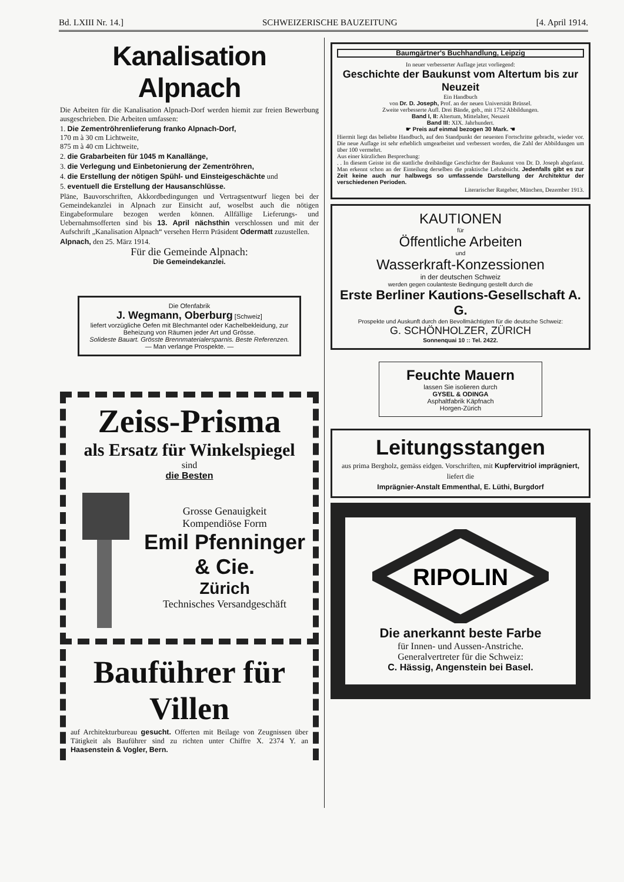Bd. LXIII Nr. 14.] SCHWEIZERISCHE BAUZEITUNG [4. April 1914.
Kanalisation Alpnach
Die Arbeiten für die Kanalisation Alpnach-Dorf werden hiemit zur freien Bewerbung ausgeschrieben. Die Arbeiten umfassen:
1. Die Zementröhrenlieferung franko Alpnach-Dorf,
170 m à 30 cm Lichtweite,
875 m à 40 cm Lichtweite,
2. die Grabarbeiten für 1045 m Kanallänge,
3. die Verlegung und Einbetonierung der Zementröhren,
4. die Erstellung der nötigen Spühl- und Einsteigeschächte und
5. eventuell die Erstellung der Hausanschlüsse.
Pläne, Bauvorschriften, Akkordbedingungen und Vertragsentwurf liegen bei der Gemeindekanzlei in Alpnach zur Einsicht auf, woselbst auch die nötigen Eingabeformulare bezogen werden können. Allfällige Lieferungs- und Uebernahmsofferten sind bis 13. April nächsthin verschlossen und mit der Aufschrift „Kanalisation Alpnach“ versehen Herrn Präsident Odermatt zuzustellen.
Alpnach, den 25. März 1914.
Für die Gemeinde Alpnach:
Die Gemeindekanzlei.
Die Ofenfabrik
J. Wegmann, Oberburg [Schweiz]
liefert vorzügliche Oefen mit Blechmantel oder Kachelbekleidung, zur Beheizung von Räumen jeder Art und Grösse.
Solideste Bauart. Grösste Brennmaterialersparnis. Beste Referenzen.
— Man verlange Prospekte. —
Zeiss-Prisma
als Ersatz für Winkelspiegel
sind
die Besten
Grosse Genauigkeit
Kompendiöse Form
Emil Pfenninger & Cie.
Zürich
Technisches Versandgeschäft
Bauführer für Villen
auf Architekturbureau gesucht. Offerten mit Beilage von Zeugnissen über Tätigkeit als Bauführer sind zu richten unter Chiffre X. 2374 Y. an Haasenstein & Vogler, Bern.
Baumgärtner's Buchhandlung, Leipzig
In neuer verbesserter Auflage jetzt vorliegend:
Geschichte der Baukunst vom Altertum bis zur Neuzeit
Ein Handbuch
von Dr. D. Joseph, Prof. an der neuen Universität Brüssel.
Zweite verbesserte Aufl. Drei Bände, geb., mit 1752 Abbildungen.
Band I, II: Altertum, Mittelalter, Neuzeit
Band III: XIX. Jahrhundert.
☛ Preis auf einmal bezogen 30 Mark. ☚
Hiermit liegt das beliebte Handbuch, auf den Standpunkt der neuesten Fortschritte gebracht, wieder vor. Die neue Auflage ist sehr erheblich umgearbeitet und verbessert worden, die Zahl der Abbildungen um über 100 vermehrt.
Aus einer kürzlichen Besprechung:
. . In diesem Geiste ist die stattliche dreibändige Geschichte der Baukunst von Dr. D. Joseph abgefasst. Man erkennt schon an der Einteilung derselben die praktische Lehrabsicht. Jedenfalls gibt es zur Zeit keine auch nur halbwegs so umfassende Darstellung der Architektur der verschiedenen Perioden.
Literarischer Ratgeber, München, Dezember 1913.
KAUTIONEN
für
Öffentliche Arbeiten
und
Wasserkraft-Konzessionen
in der deutschen Schweiz
werden gegen coulanteste Bedingung gestellt durch die
Erste Berliner Kautions-Gesellschaft A. G.
Prospekte und Auskunft durch den Bevollmächtigten für die deutsche Schweiz:
G. SCHÖNHOLZER, ZÜRICH
Sonnenquai 10 :: Tel. 2422.
Feuchte Mauern
lassen Sie isolieren durch
GYSEL & ODINGA
Asphaltfabrik Käpfnach
Horgen-Zürich
Leitungsstangen
aus prima Bergholz, gemäss eidgen. Vorschriften, mit Kupfervitriol imprägniert, liefert die
Imprägnier-Anstalt Emmenthal, E. Lüthi, Burgdorf
RIPOLIN
Die anerkannt beste Farbe
für Innen- und Aussen-Anstriche.
Generalvertreter für die Schweiz:
C. Hässig, Angenstein bei Basel.